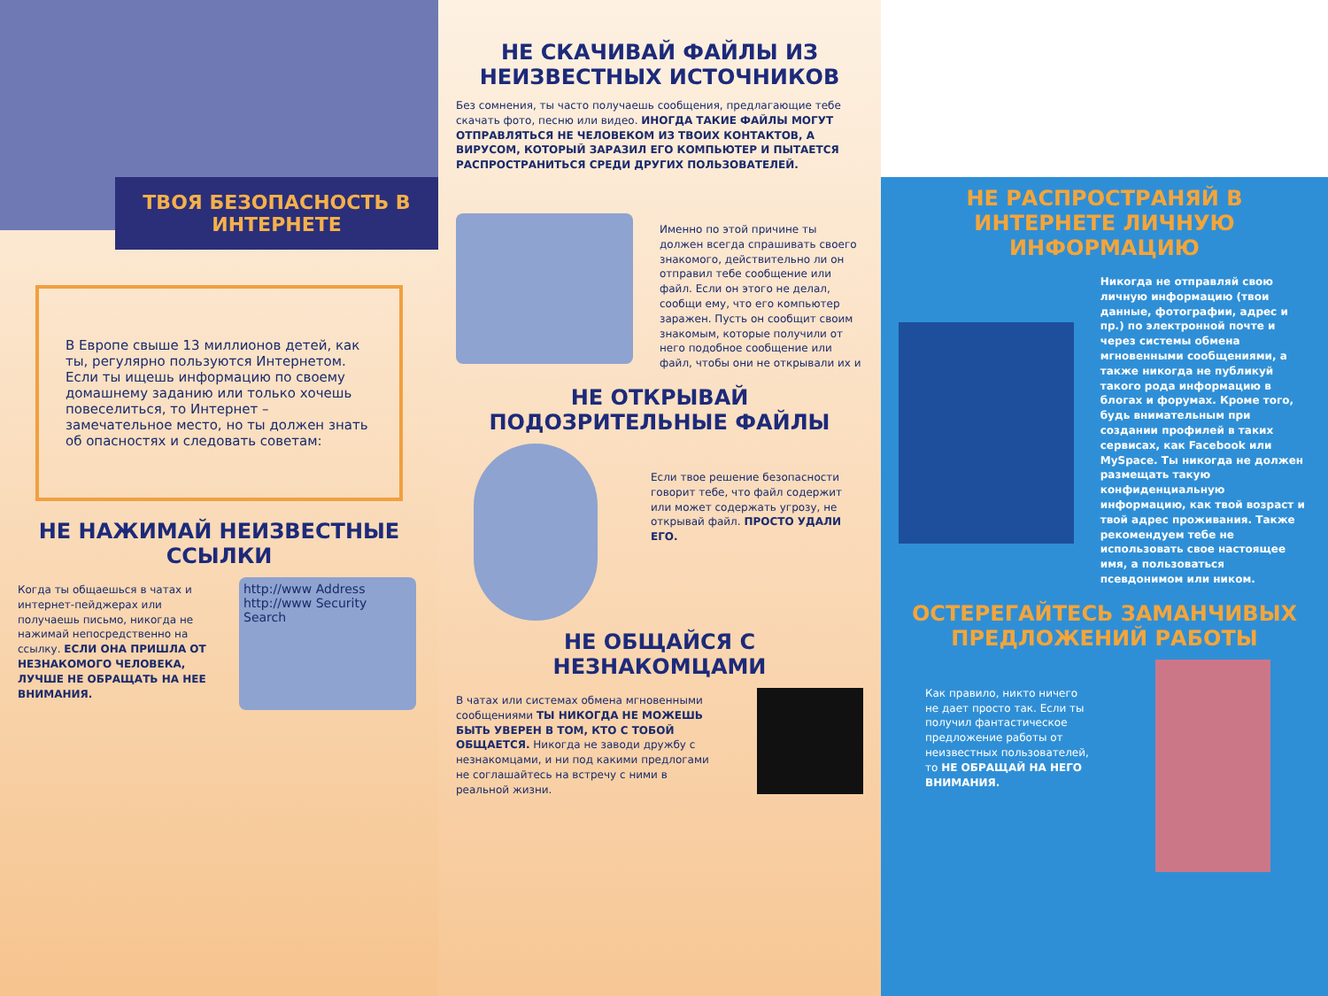ТВОЯ БЕЗОПАСНОСТЬ В ИНТЕРНЕТЕ
В Европе свыше 13 миллионов детей, как ты, регулярно пользуются Интернетом. Если ты ищешь информацию по своему домашнему заданию или только хочешь повеселиться, то Интернет – замечательное место, но ты должен знать об опасностях и следовать советам:
НЕ НАЖИМАЙ НЕИЗВЕСТНЫЕ ССЫЛКИ
Когда ты общаешься в чатах и интернет-пейджерах или получаешь письмо, никогда не нажимай непосредственно на ссылку. ЕСЛИ ОНА ПРИШЛА ОТ НЕЗНАКОМОГО ЧЕЛОВЕКА, ЛУЧШЕ НЕ ОБРАЩАТЬ НА НЕЕ ВНИМАНИЯ.
http://www Address http://www Security Search
НЕ СКАЧИВАЙ ФАЙЛЫ ИЗ НЕИЗВЕСТНЫХ ИСТОЧНИКОВ
Без сомнения, ты часто получаешь сообщения, предлагающие тебе скачать фото, песню или видео. ИНОГДА ТАКИЕ ФАЙЛЫ МОГУТ ОТПРАВЛЯТЬСЯ НЕ ЧЕЛОВЕКОМ ИЗ ТВОИХ КОНТАКТОВ, А ВИРУСОМ, КОТОРЫЙ ЗАРАЗИЛ ЕГО КОМПЬЮТЕР И ПЫТАЕТСЯ РАСПРОСТРАНИТЬСЯ СРЕДИ ДРУГИХ ПОЛЬЗОВАТЕЛЕЙ.
Именно по этой причине ты должен всегда спрашивать своего знакомого, действительно ли он отправил тебе сообщение или файл. Если он этого не делал, сообщи ему, что его компьютер заражен. Пусть он сообщит своим знакомым, которые получили от него подобное сообщение или файл, чтобы они не открывали их и
НЕ ОТКРЫВАЙ ПОДОЗРИТЕЛЬНЫЕ ФАЙЛЫ
Если твое решение безопасности говорит тебе, что файл содержит или может содержать угрозу, не открывай файл. ПРОСТО УДАЛИ ЕГО.
НЕ ОБЩАЙСЯ С НЕЗНАКОМЦАМИ
В чатах или системах обмена мгновенными сообщениями ТЫ НИКОГДА НЕ МОЖЕШЬ БЫТЬ УВЕРЕН В ТОМ, КТО С ТОБОЙ ОБЩАЕТСЯ. Никогда не заводи дружбу с незнакомцами, и ни под какими предлогами не соглашайтесь на встречу с ними в реальной жизни.
НЕ РАСПРОСТРАНЯЙ В ИНТЕРНЕТЕ ЛИЧНУЮ ИНФОРМАЦИЮ
Никогда не отправляй свою личную информацию (твои данные, фотографии, адрес и пр.) по электронной почте и через системы обмена мгновенными сообщениями, а также никогда не публикуй такого рода информацию в блогах и форумах. Кроме того, будь внимательным при создании профилей в таких сервисах, как Facebook или MySpace. Ты никогда не должен размещать такую конфиденциальную информацию, как твой возраст и твой адрес проживания. Также рекомендуем тебе не использовать свое настоящее имя, а пользоваться псевдонимом или ником.
ОСТЕРЕГАЙТЕСЬ ЗАМАНЧИВЫХ ПРЕДЛОЖЕНИЙ РАБОТЫ
Как правило, никто ничего не дает просто так. Если ты получил фантастическое предложение работы от неизвестных пользователей, то НЕ ОБРАЩАЙ НА НЕГО ВНИМАНИЯ.